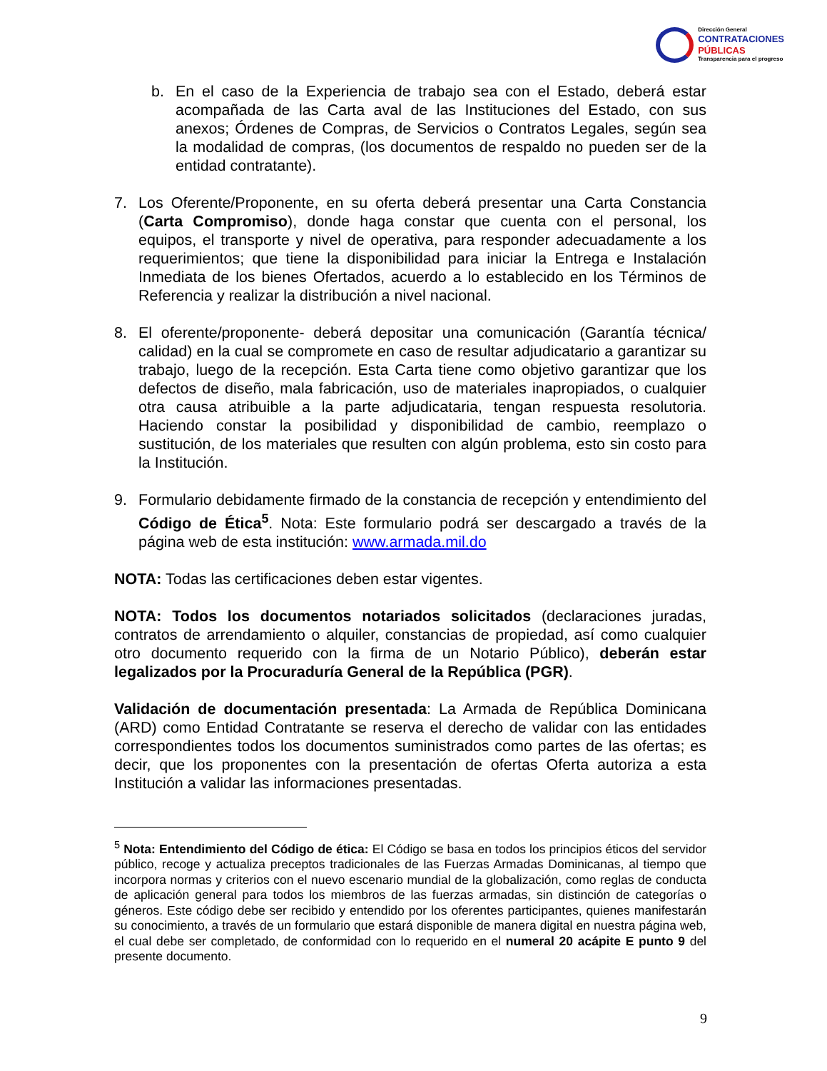Dirección General
CONTRATACIONES
PÚBLICAS
Transparencia para el progreso
b. En el caso de la Experiencia de trabajo sea con el Estado, deberá estar acompañada de las Carta aval de las Instituciones del Estado, con sus anexos; Órdenes de Compras, de Servicios o Contratos Legales, según sea la modalidad de compras, (los documentos de respaldo no pueden ser de la entidad contratante).
7. Los Oferente/Proponente, en su oferta deberá presentar una Carta Constancia (Carta Compromiso), donde haga constar que cuenta con el personal, los equipos, el transporte y nivel de operativa, para responder adecuadamente a los requerimientos; que tiene la disponibilidad para iniciar la Entrega e Instalación Inmediata de los bienes Ofertados, acuerdo a lo establecido en los Términos de Referencia y realizar la distribución a nivel nacional.
8. El oferente/proponente- deberá depositar una comunicación (Garantía técnica/ calidad) en la cual se compromete en caso de resultar adjudicatario a garantizar su trabajo, luego de la recepción. Esta Carta tiene como objetivo garantizar que los defectos de diseño, mala fabricación, uso de materiales inapropiados, o cualquier otra causa atribuible a la parte adjudicataria, tengan respuesta resolutoria. Haciendo constar la posibilidad y disponibilidad de cambio, reemplazo o sustitución, de los materiales que resulten con algún problema, esto sin costo para la Institución.
9. Formulario debidamente firmado de la constancia de recepción y entendimiento del Código de Ética<sup>5</sup>. Nota: Este formulario podrá ser descargado a través de la página web de esta institución: www.armada.mil.do
NOTA: Todas las certificaciones deben estar vigentes.
NOTA: Todos los documentos notariados solicitados (declaraciones juradas, contratos de arrendamiento o alquiler, constancias de propiedad, así como cualquier otro documento requerido con la firma de un Notario Público), deberán estar legalizados por la Procuraduría General de la República (PGR).
Validación de documentación presentada: La Armada de República Dominicana (ARD) como Entidad Contratante se reserva el derecho de validar con las entidades correspondientes todos los documentos suministrados como partes de las ofertas; es decir, que los proponentes con la presentación de ofertas Oferta autoriza a esta Institución a validar las informaciones presentadas.
<sup>5</sup> Nota: Entendimiento del Código de ética: El Código se basa en todos los principios éticos del servidor público, recoge y actualiza preceptos tradicionales de las Fuerzas Armadas Dominicanas, al tiempo que incorpora normas y criterios con el nuevo escenario mundial de la globalización, como reglas de conducta de aplicación general para todos los miembros de las fuerzas armadas, sin distinción de categorías o géneros. Este código debe ser recibido y entendido por los oferentes participantes, quienes manifestarán su conocimiento, a través de un formulario que estará disponible de manera digital en nuestra página web, el cual debe ser completado, de conformidad con lo requerido en el numeral 20 acápite E punto 9 del presente documento.
9